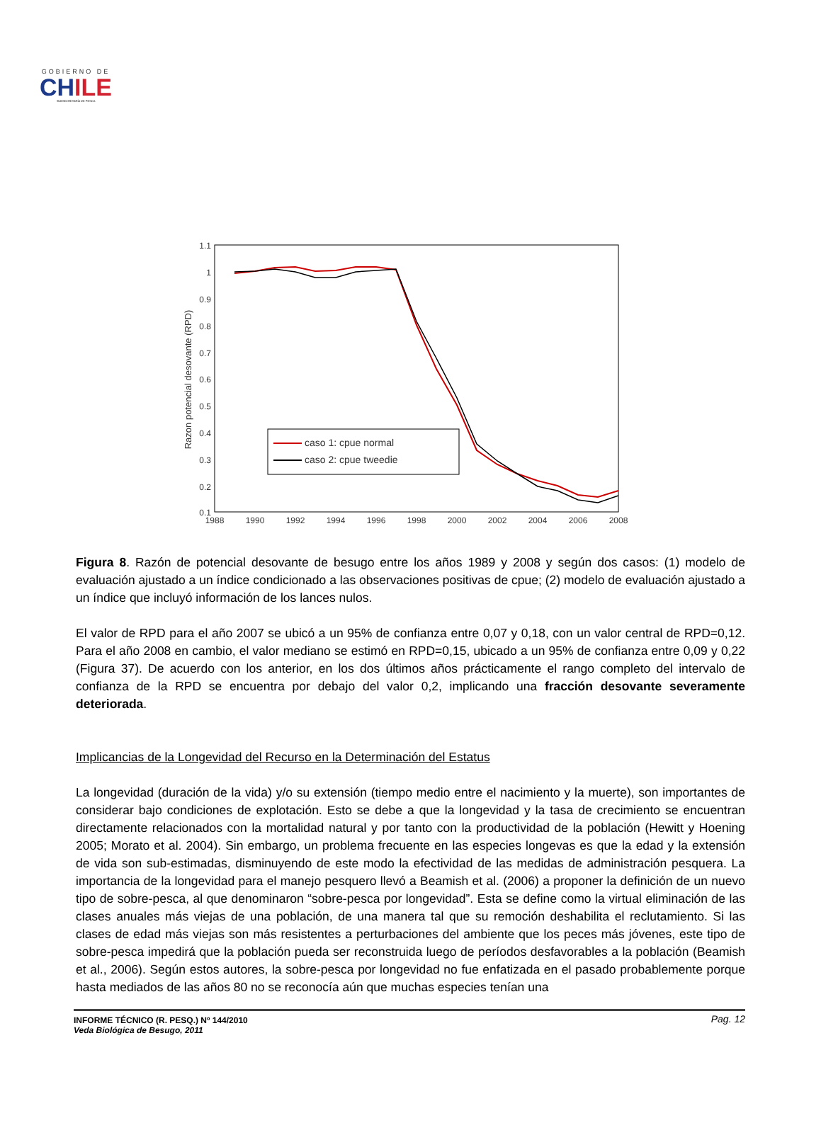GOBIERNO DE
CHILE
SUBSECRETARÍA DE PESCA
1.1
1
0.9
0.8
0.7
0.6
0.5
0.4
0.3
0.2
0.1
1988
1990
1992
1994
1996
1998
2000
2002
2004
2006
2008
Razon potencial desovante (RPD)
caso 1: cpue normal
caso 2: cpue tweedie
Figura 8. Razón de potencial desovante de besugo entre los años 1989 y 2008 y según dos casos: (1) modelo de evaluación ajustado a un índice condicionado a las observaciones positivas de cpue; (2) modelo de evaluación ajustado a un índice que incluyó información de los lances nulos.
El valor de RPD para el año 2007 se ubicó a un 95% de confianza entre 0,07 y 0,18, con un valor central de RPD=0,12. Para el año 2008 en cambio, el valor mediano se estimó en RPD=0,15, ubicado a un 95% de confianza entre 0,09 y 0,22 (Figura 37). De acuerdo con los anterior, en los dos últimos años prácticamente el rango completo del intervalo de confianza de la RPD se encuentra por debajo del valor 0,2, implicando una fracción desovante severamente deteriorada.
Implicancias de la Longevidad del Recurso en la Determinación del Estatus
La longevidad (duración de la vida) y/o su extensión (tiempo medio entre el nacimiento y la muerte), son importantes de considerar bajo condiciones de explotación. Esto se debe a que la longevidad y la tasa de crecimiento se encuentran directamente relacionados con la mortalidad natural y por tanto con la productividad de la población (Hewitt y Hoening 2005; Morato et al. 2004). Sin embargo, un problema frecuente en las especies longevas es que la edad y la extensión de vida son sub-estimadas, disminuyendo de este modo la efectividad de las medidas de administración pesquera. La importancia de la longevidad para el manejo pesquero llevó a Beamish et al. (2006) a proponer la definición de un nuevo tipo de sobre-pesca, al que denominaron “sobre-pesca por longevidad”. Esta se define como la virtual eliminación de las clases anuales más viejas de una población, de una manera tal que su remoción deshabilita el reclutamiento. Si las clases de edad más viejas son más resistentes a perturbaciones del ambiente que los peces más jóvenes, este tipo de sobre-pesca impedirá que la población pueda ser reconstruida luego de períodos desfavorables a la población (Beamish et al., 2006). Según estos autores, la sobre-pesca por longevidad no fue enfatizada en el pasado probablemente porque hasta mediados de las años 80 no se reconocía aún que muchas especies tenían una
Pag. 12 INFORME TÉCNICO (R. PESQ.) Nº 144/2010
Veda Biológica de Besugo, 2011